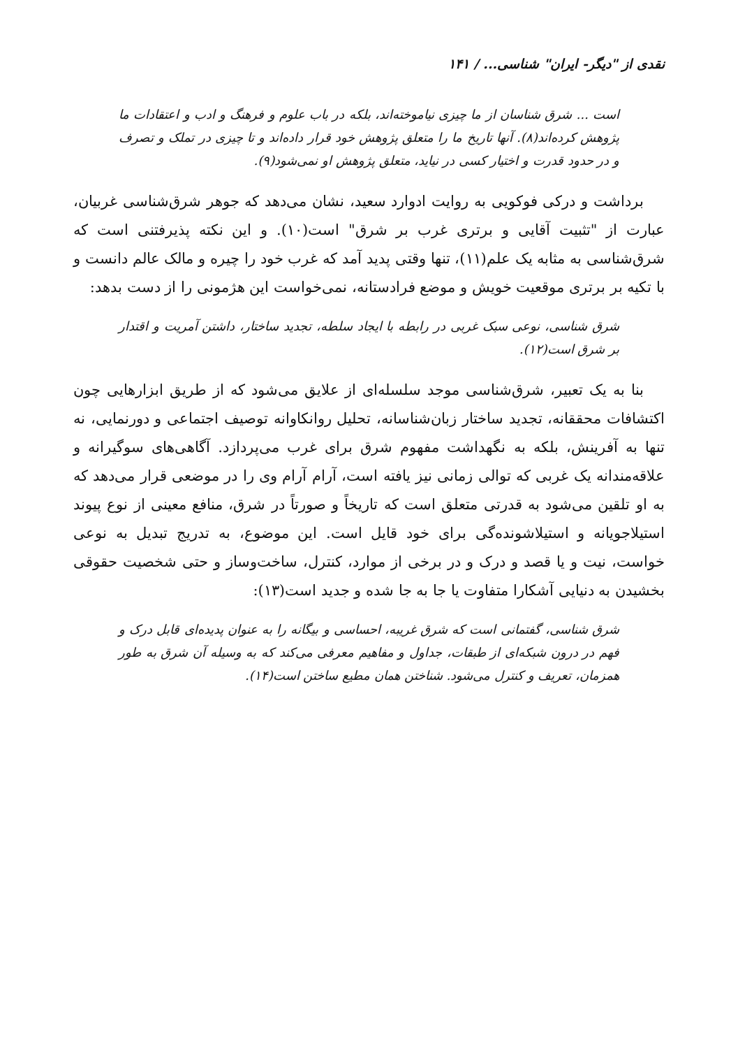نقدی از "دیگر- ایران" شناسی... / ۱۴۱
است ... شرق شناسان از ما چیزی نیاموخته‌اند، بلکه در باب علوم و فرهنگ و ادب و اعتقادات ما پژوهش کرده‌اند(۸). آنها تاریخ ما را متعلق پژوهش خود قرار داده‌اند و تا چیزی در تملک و تصرف و در حدود قدرت و اختیار کسی در نیاید، متعلق پژوهش او نمی‌شود(۹).
برداشت و درکی فوکویی به روایت ادوارد سعید، نشان می‌دهد که جوهر شرق‌شناسی غربیان، عبارت از "تثبیت آقایی و برتری غرب بر شرق" است(۱۰). و این نکته پذیرفتنی است که شرق‌شناسی به مثابه یک علم(۱۱)، تنها وقتی پدید آمد که غرب خود را چیره و مالک عالم دانست و با تکیه بر برتری موقعیت خویش و موضع فرادستانه، نمی‌خواست این هژمونی را از دست بدهد:
شرق شناسی، نوعی سبک غربی در رابطه با ایجاد سلطه، تجدید ساختار، داشتن آمریت و اقتدار بر شرق است(۱۲).
بنا به یک تعبیر، شرق‌شناسی موجد سلسله‌ای از علایق می‌شود که از طریق ابزارهایی چون اکتشافات محققانه، تجدید ساختار زبان‌شناسانه، تحلیل روانکاوانه توصیف اجتماعی و دورنمایی، نه تنها به آفرینش، بلکه به نگهداشت مفهوم شرق برای غرب می‌پردازد. آگاهی‌های سوگیرانه و علاقه‌مندانه یک غربی که توالی زمانی نیز یافته است، آرام آرام وی را در موضعی قرار می‌دهد که به او تلقین می‌شود به قدرتی متعلق است که تاریخاً و صورتاً در شرق، منافع معینی از نوع پیوند استیلاجویانه و استیلاشونده‌گی برای خود قایل است. این موضوع، به تدریج تبدیل به نوعی خواست، نیت و یا قصد و درک و در برخی از موارد، کنترل، ساخت‌وساز و حتی شخصیت حقوقی بخشیدن به دنیایی آشکارا متفاوت یا جا به جا شده و جدید است(۱۳):
شرق شناسی، گفتمانی است که شرق غریبه، احساسی و بیگانه را به عنوان پدیده‌ای قابل درک و فهم در درون شبکه‌ای از طبقات، جداول و مفاهیم معرفی می‌کند که به وسیله آن شرق به طور همزمان، تعریف و کنترل می‌شود. شناختن همان مطیع ساختن است(۱۴).